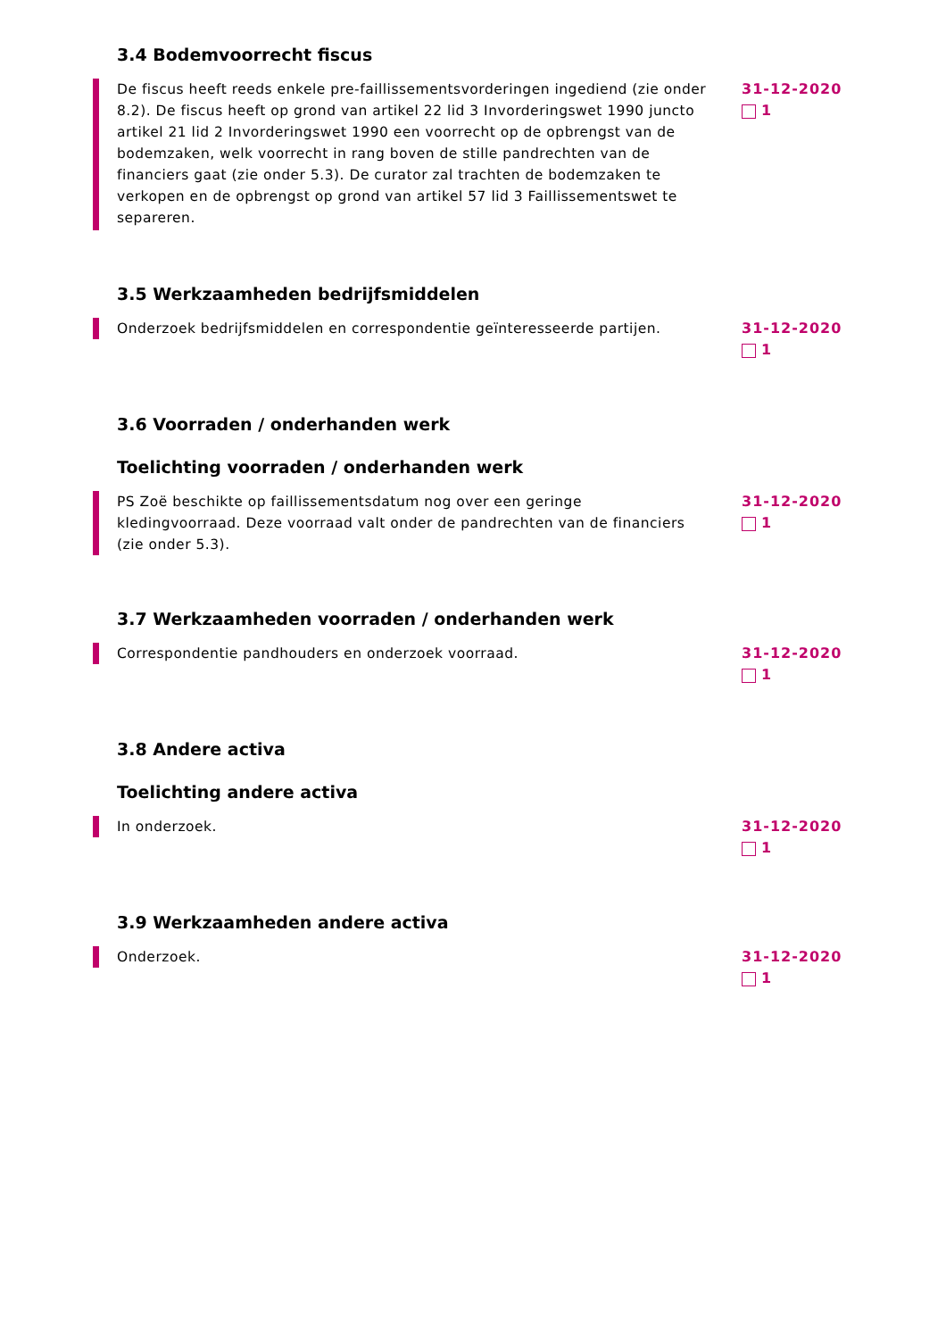3.4 Bodemvoorrecht fiscus
De fiscus heeft reeds enkele pre-faillissementsvorderingen ingediend (zie onder 8.2). De fiscus heeft op grond van artikel 22 lid 3 Invorderingswet 1990 juncto artikel 21 lid 2 Invorderingswet 1990 een voorrecht op de opbrengst van de bodemzaken, welk voorrecht in rang boven de stille pandrechten van de financiers gaat (zie onder 5.3). De curator zal trachten de bodemzaken te verkopen en de opbrengst op grond van artikel 57 lid 3 Faillissementswet te separeren.
31-12-2020
1
3.5 Werkzaamheden bedrijfsmiddelen
Onderzoek bedrijfsmiddelen en correspondentie geïnteresseerde partijen.
31-12-2020
1
3.6 Voorraden / onderhanden werk
Toelichting voorraden / onderhanden werk
PS Zoë beschikte op faillissementsdatum nog over een geringe kledingvoorraad. Deze voorraad valt onder de pandrechten van de financiers (zie onder 5.3).
31-12-2020
1
3.7 Werkzaamheden voorraden / onderhanden werk
Correspondentie pandhouders en onderzoek voorraad. 31-12-2020
1
3.8 Andere activa
Toelichting andere activa
In onderzoek. 31-12-2020
1
3.9 Werkzaamheden andere activa
Onderzoek. 31-12-2020
1